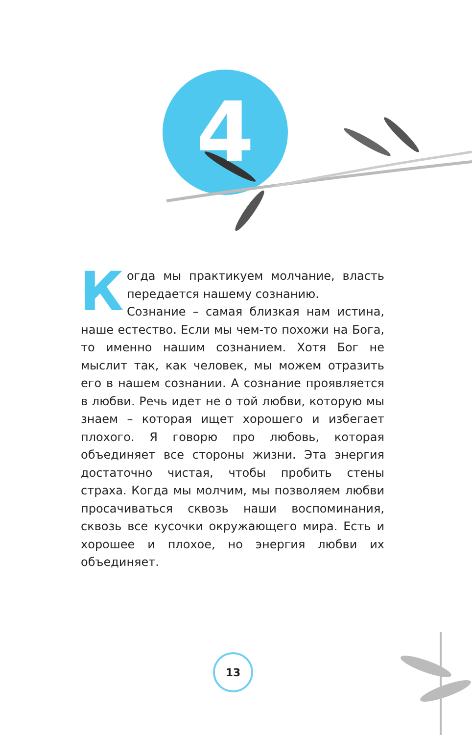4
Когда мы практикуем молчание, власть передается нашему сознанию.
Сознание – самая близкая нам истина, наше естество. Если мы чем-то похожи на Бога, то именно нашим сознанием. Хотя Бог не мыслит так, как человек, мы можем отразить его в нашем сознании. А сознание проявляется в любви. Речь идет не о той любви, которую мы знаем – которая ищет хорошего и избегает плохого. Я говорю про любовь, которая объединяет все стороны жизни. Эта энергия достаточно чистая, чтобы пробить стены страха. Когда мы молчим, мы позволяем любви просачиваться сквозь наши воспоминания, сквозь все кусочки окружающего мира. Есть и хорошее и плохое, но энергия любви их объединяет.
13